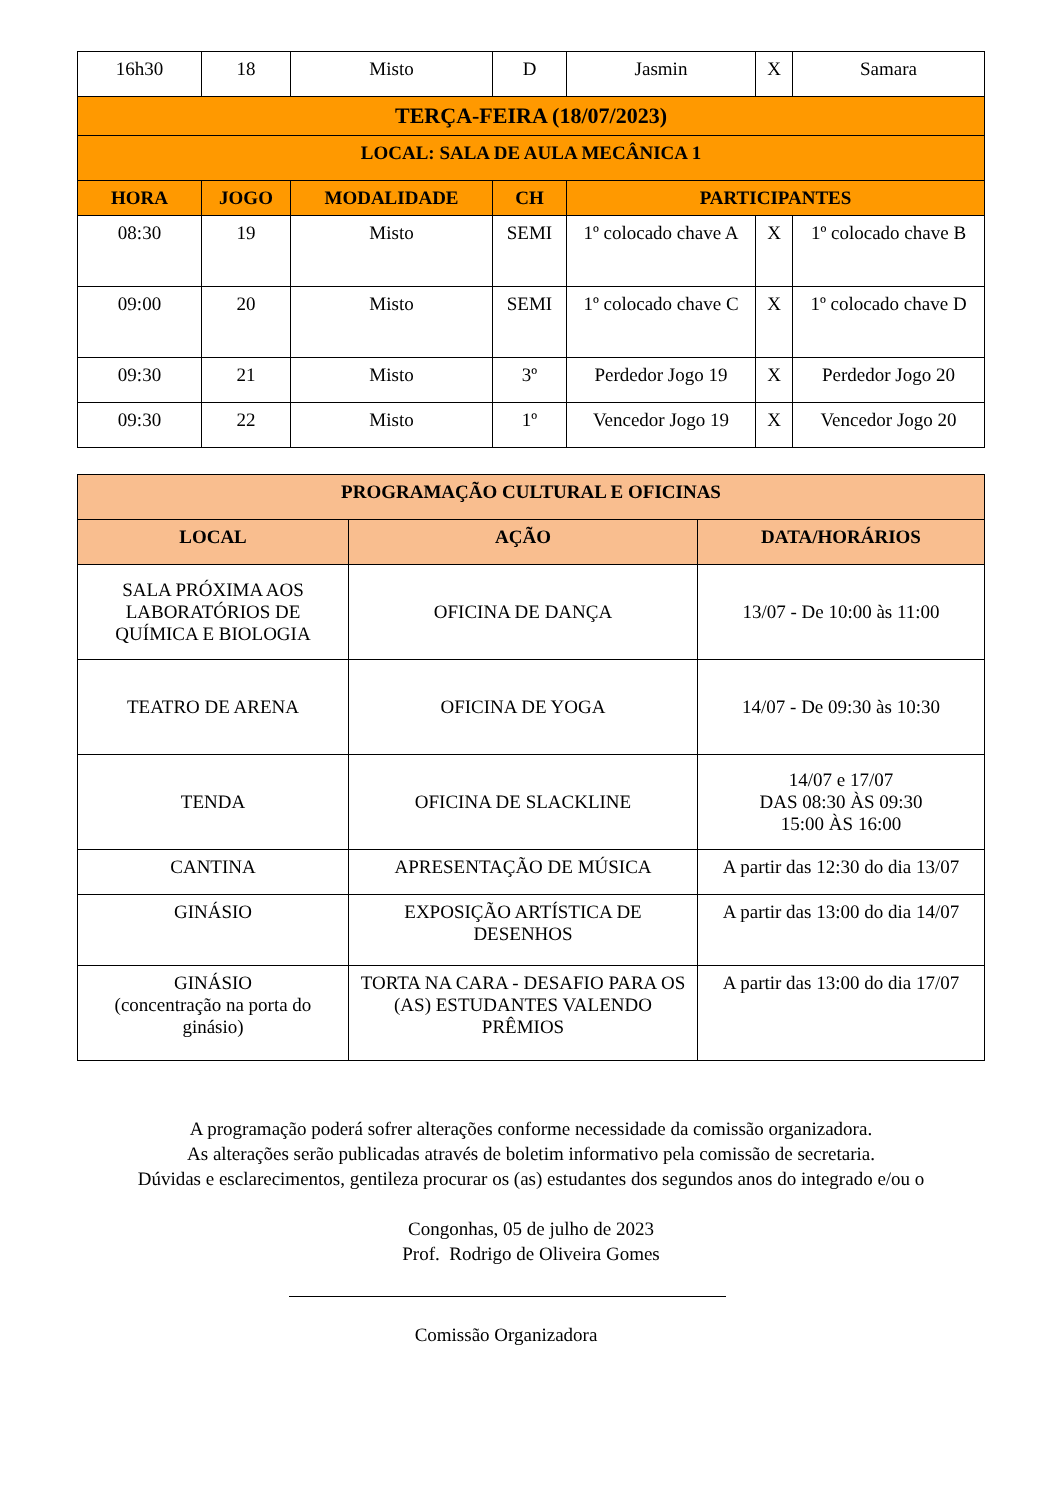| 16h30 | 18 | Misto | D | Jasmin | X | Samara |
| TERÇA-FEIRA (18/07/2023) | | | | | | |
| LOCAL: SALA DE AULA MECÂNICA 1 | | | | | | |
| HORA | JOGO | MODALIDADE | CH | PARTICIPANTES | | |
| 08:30 | 19 | Misto | SEMI | 1º colocado chave A | X | 1º colocado chave B |
| 09:00 | 20 | Misto | SEMI | 1º colocado chave C | X | 1º colocado chave D |
| 09:30 | 21 | Misto | 3º | Perdedor Jogo 19 | X | Perdedor Jogo 20 |
| 09:30 | 22 | Misto | 1º | Vencedor Jogo 19 | X | Vencedor Jogo 20 |
| PROGRAMAÇÃO CULTURAL E OFICINAS | | |
| --- | --- | --- |
| LOCAL | AÇÃO | DATA/HORÁRIOS |
| SALA PRÓXIMA AOS LABORATÓRIOS DE QUÍMICA E BIOLOGIA | OFICINA DE DANÇA | 13/07 - De 10:00 às 11:00 |
| TEATRO DE ARENA | OFICINA DE YOGA | 14/07 - De 09:30 às 10:30 |
| TENDA | OFICINA DE SLACKLINE | 14/07 e 17/07 DAS 08:30 ÀS 09:30 15:00 ÀS 16:00 |
| CANTINA | APRESENTAÇÃO DE MÚSICA | A partir das 12:30 do dia 13/07 |
| GINÁSIO | EXPOSIÇÃO ARTÍSTICA DE DESENHOS | A partir das 13:00 do dia 14/07 |
| GINÁSIO (concentração na porta do ginásio) | TORTA NA CARA - DESAFIO PARA OS (AS) ESTUDANTES VALENDO PRÊMIOS | A partir das 13:00 do dia 17/07 |
A programação poderá sofrer alterações conforme necessidade da comissão organizadora.
As alterações serão publicadas através de boletim informativo pela comissão de secretaria.
Dúvidas e esclarecimentos, gentileza procurar os (as) estudantes dos segundos anos do integrado e/ou o
Congonhas, 05 de julho de 2023
Prof. Rodrigo de Oliveira Gomes
Comissão Organizadora